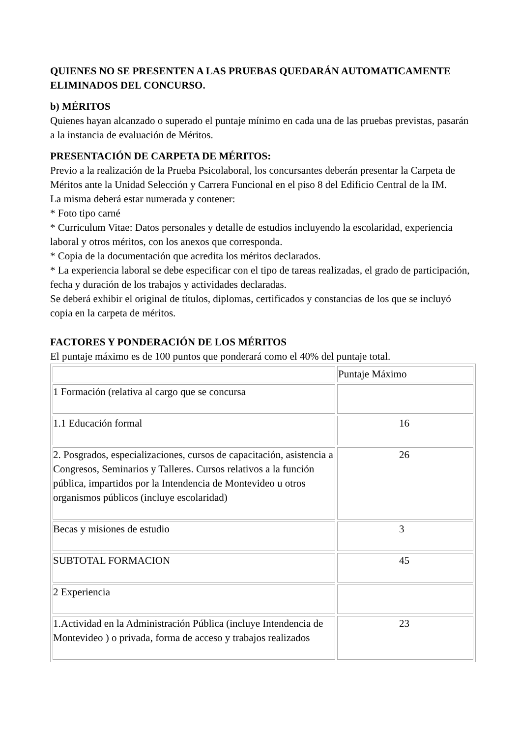QUIENES NO SE PRESENTEN A LAS PRUEBAS QUEDARÁN AUTOMATICAMENTE ELIMINADOS DEL CONCURSO.
b) MÉRITOS
Quienes hayan alcanzado o superado el puntaje mínimo en cada una de las pruebas previstas, pasarán a la instancia de evaluación de Méritos.
PRESENTACIÓN DE CARPETA DE MÉRITOS:
Previo a la realización de la Prueba Psicolaboral, los concursantes deberán presentar la Carpeta de Méritos ante la Unidad Selección y Carrera Funcional en el piso 8 del Edificio Central de la IM.
La misma deberá estar numerada y contener:
* Foto tipo carné
* Curriculum Vitae: Datos personales y detalle de estudios incluyendo la escolaridad, experiencia laboral y otros méritos, con los anexos que corresponda.
* Copia de la documentación que acredita los méritos declarados.
* La experiencia laboral se debe especificar con el tipo de tareas realizadas, el grado de participación, fecha y duración de los trabajos y actividades declaradas.
Se deberá exhibir el original de títulos, diplomas, certificados y constancias de los que se incluyó copia en la carpeta de méritos.
FACTORES Y PONDERACIÓN DE LOS MÉRITOS
El puntaje máximo es de 100 puntos que ponderará como el 40% del puntaje total.
| | Puntaje Máximo |
| 1 Formación (relativa al cargo que se concursa | |
| 1.1 Educación formal | 16 |
| 2. Posgrados, especializaciones, cursos de capacitación, asistencia a Congresos, Seminarios y Talleres. Cursos relativos a la función pública, impartidos por la Intendencia de Montevideo u otros organismos públicos (incluye escolaridad) | 26 |
| Becas y misiones de estudio | 3 |
| SUBTOTAL FORMACION | 45 |
| 2 Experiencia | |
| 1.Actividad en la Administración Pública (incluye Intendencia de Montevideo ) o privada, forma de acceso y trabajos realizados | 23 |